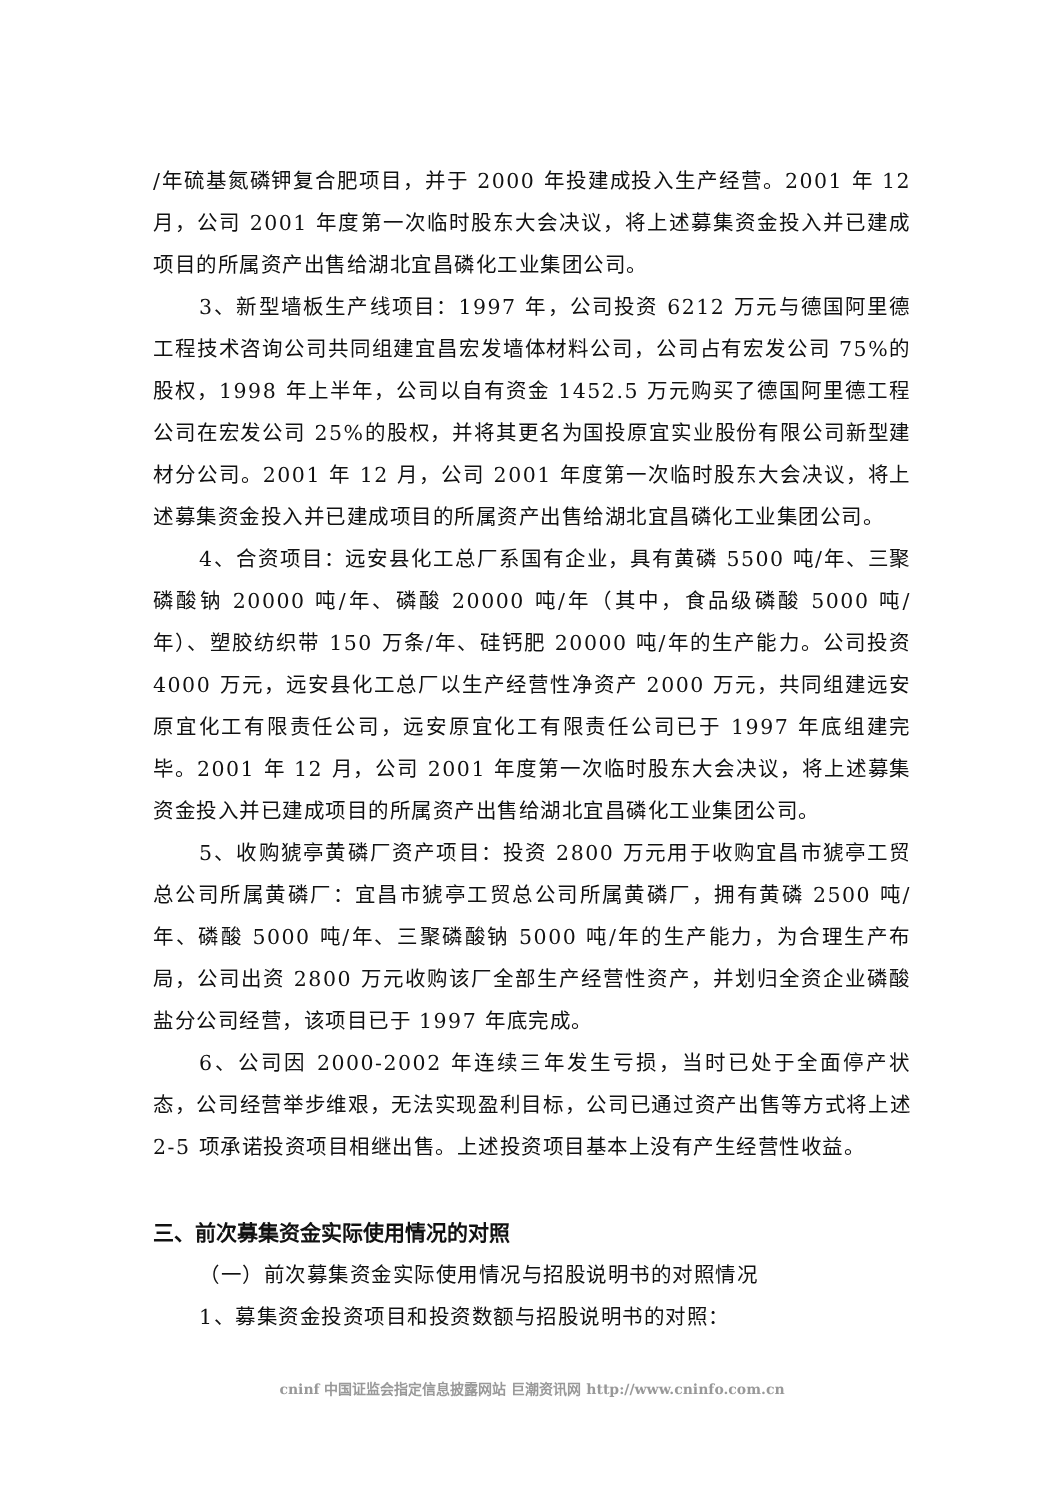/年硫基氮磷钾复合肥项目，并于 2000 年投建成投入生产经营。2001 年 12 月，公司 2001 年度第一次临时股东大会决议，将上述募集资金投入并已建成项目的所属资产出售给湖北宜昌磷化工业集团公司。
3、新型墙板生产线项目：1997 年，公司投资 6212 万元与德国阿里德工程技术咨询公司共同组建宜昌宏发墙体材料公司，公司占有宏发公司 75%的股权，1998 年上半年，公司以自有资金 1452.5 万元购买了德国阿里德工程公司在宏发公司 25%的股权，并将其更名为国投原宜实业股份有限公司新型建材分公司。2001 年 12 月，公司 2001 年度第一次临时股东大会决议，将上述募集资金投入并已建成项目的所属资产出售给湖北宜昌磷化工业集团公司。
4、合资项目：远安县化工总厂系国有企业，具有黄磷 5500 吨/年、三聚磷酸钠 20000 吨/年、磷酸 20000 吨/年（其中，食品级磷酸 5000 吨/年）、塑胶纺织带 150 万条/年、硅钙肥 20000 吨/年的生产能力。公司投资 4000 万元，远安县化工总厂以生产经营性净资产 2000 万元，共同组建远安原宜化工有限责任公司，远安原宜化工有限责任公司已于 1997 年底组建完毕。2001 年 12 月，公司 2001 年度第一次临时股东大会决议，将上述募集资金投入并已建成项目的所属资产出售给湖北宜昌磷化工业集团公司。
5、收购猇亭黄磷厂资产项目：投资 2800 万元用于收购宜昌市猇亭工贸总公司所属黄磷厂：宜昌市猇亭工贸总公司所属黄磷厂，拥有黄磷 2500 吨/年、磷酸 5000 吨/年、三聚磷酸钠 5000 吨/年的生产能力，为合理生产布局，公司出资 2800 万元收购该厂全部生产经营性资产，并划归全资企业磷酸盐分公司经营，该项目已于 1997 年底完成。
6、公司因 2000-2002 年连续三年发生亏损，当时已处于全面停产状态，公司经营举步维艰，无法实现盈利目标，公司已通过资产出售等方式将上述 2-5 项承诺投资项目相继出售。上述投资项目基本上没有产生经营性收益。
三、前次募集资金实际使用情况的对照
（一）前次募集资金实际使用情况与招股说明书的对照情况
1、募集资金投资项目和投资数额与招股说明书的对照：
cninf 中国证监会指定信息披露网站 巨潮资讯网 http://www.cninfo.com.cn